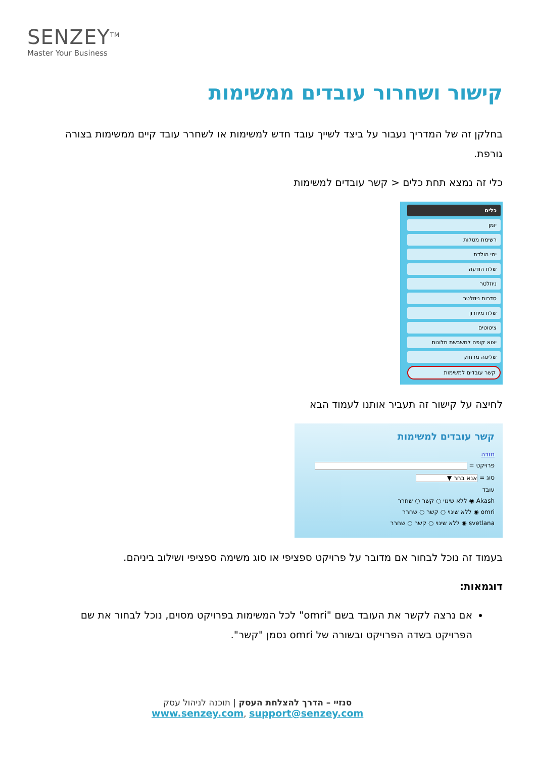SENZEY<sup>TM</sup>
Master Your Business
קישור ושחרור עובדים ממשימות
בחלקן זה של המדריך נעבור על ביצד לשייך עובד חדש למשימות או לשחרר עובד קיים ממשימות בצורה גורפת.
כלי זה נמצא תחת כלים < קשר עובדים למשימות
כלים
יומן
רשימת מטלות
ימי הולדת
שלח הודעה
ניוזלטר
סדרות ניוזלטר
שלח מיחרון
ציטוטים
יצוא קופה לחשבשת חלונות
שליטה מרחוק
קשר עובדים למשימות
לחיצה על קישור זה תעביר אותנו לעמוד הבא
קשר עובדים למשימות
חזרה
פרויקט =
סוג = אנא בחר ▼
עובד
Akash ◉ ללא שינוי ○ קשר ○ שחרר
omri ◉ ללא שינוי ○ קשר ○ שחרר
svetlana ◉ ללא שינוי ○ קשר ○ שחרר
בעמוד זה נוכל לבחור אם מדובר על פרויקט ספציפי או סוג משימה ספציפי ושילוב ביניהם.
דוגמאות:
אם נרצה לקשר את העובד בשם "omri" לכל המשימות בפרויקט מסוים, נוכל לבחור את שם הפרויקט בשדה הפרויקט ובשורה של omri נסמן "קשר".
סנזיי – הדרך להצלחת העסק | תוכנה לניהול עסק
www.senzey.com, support@senzey.com